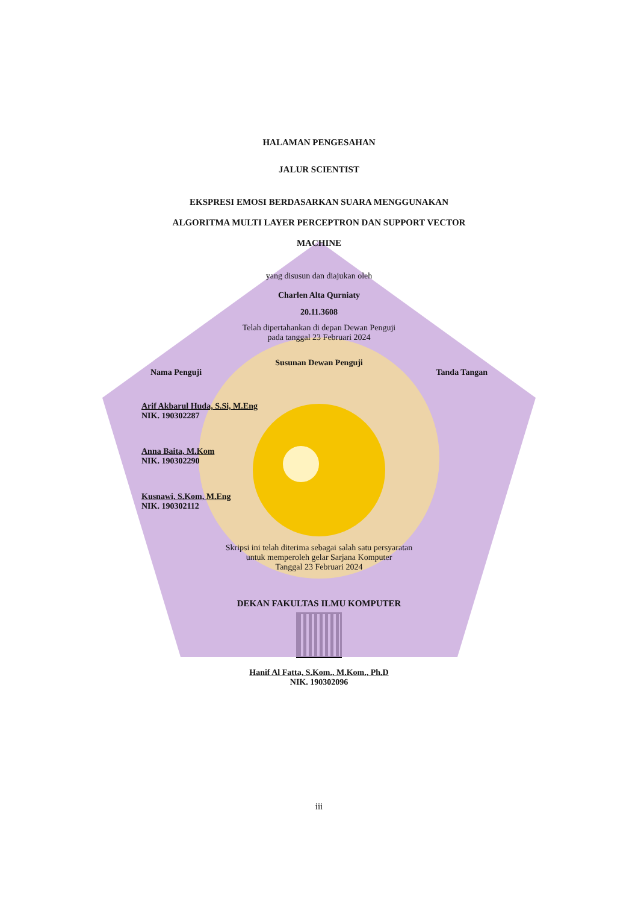HALAMAN PENGESAHAN
JALUR SCIENTIST
EKSPRESI EMOSI BERDASARKAN SUARA MENGGUNAKAN
ALGORITMA MULTI LAYER PERCEPTRON DAN SUPPORT VECTOR
MACHINE
yang disusun dan diajukan oleh
Charlen Alta Qurniaty
20.11.3608
Telah dipertahankan di depan Dewan Penguji
pada tanggal 23 Februari 2024
Susunan Dewan Penguji
Nama Penguji Tanda Tangan
Arif Akbarul Huda, S.Si, M.Eng
NIK. 190302287
Anna Baita, M.Kom
NIK. 190302290
Kusnawi, S.Kom, M.Eng
NIK. 190302112
Skripsi ini telah diterima sebagai salah satu persyaratan
untuk memperoleh gelar Sarjana Komputer
Tanggal 23 Februari 2024
DEKAN FAKULTAS ILMU KOMPUTER
Hanif Al Fatta, S.Kom., M.Kom., Ph.D
NIK. 190302096
iii